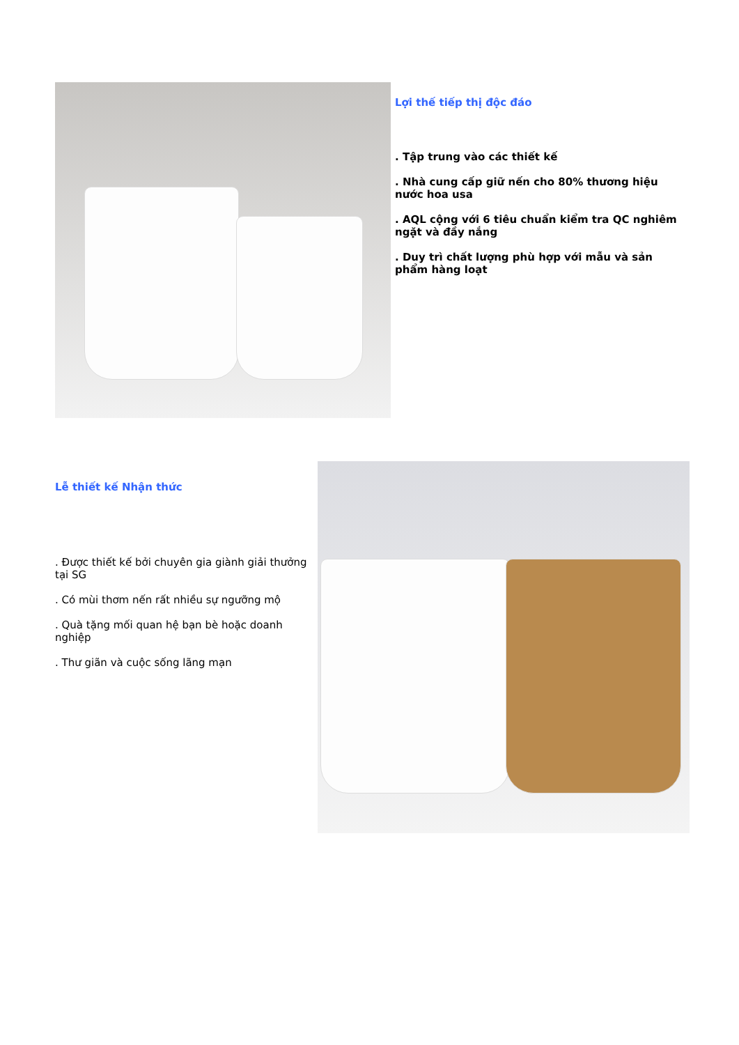Lợi thế tiếp thị độc đáo
. Tập trung vào các thiết kế
. Nhà cung cấp giữ nến cho 80% thương hiệu nước hoa usa
. AQL cộng với 6 tiêu chuẩn kiểm tra QC nghiêm ngặt và đầy nắng
. Duy trì chất lượng phù hợp với mẫu và sản phẩm hàng loạt
Lễ thiết kế Nhận thức
. Được thiết kế bởi chuyên gia giành giải thưởng tại SG
. Có mùi thơm nến rất nhiều sự ngưỡng mộ
. Quà tặng mối quan hệ bạn bè hoặc doanh nghiệp
. Thư giãn và cuộc sống lãng mạn